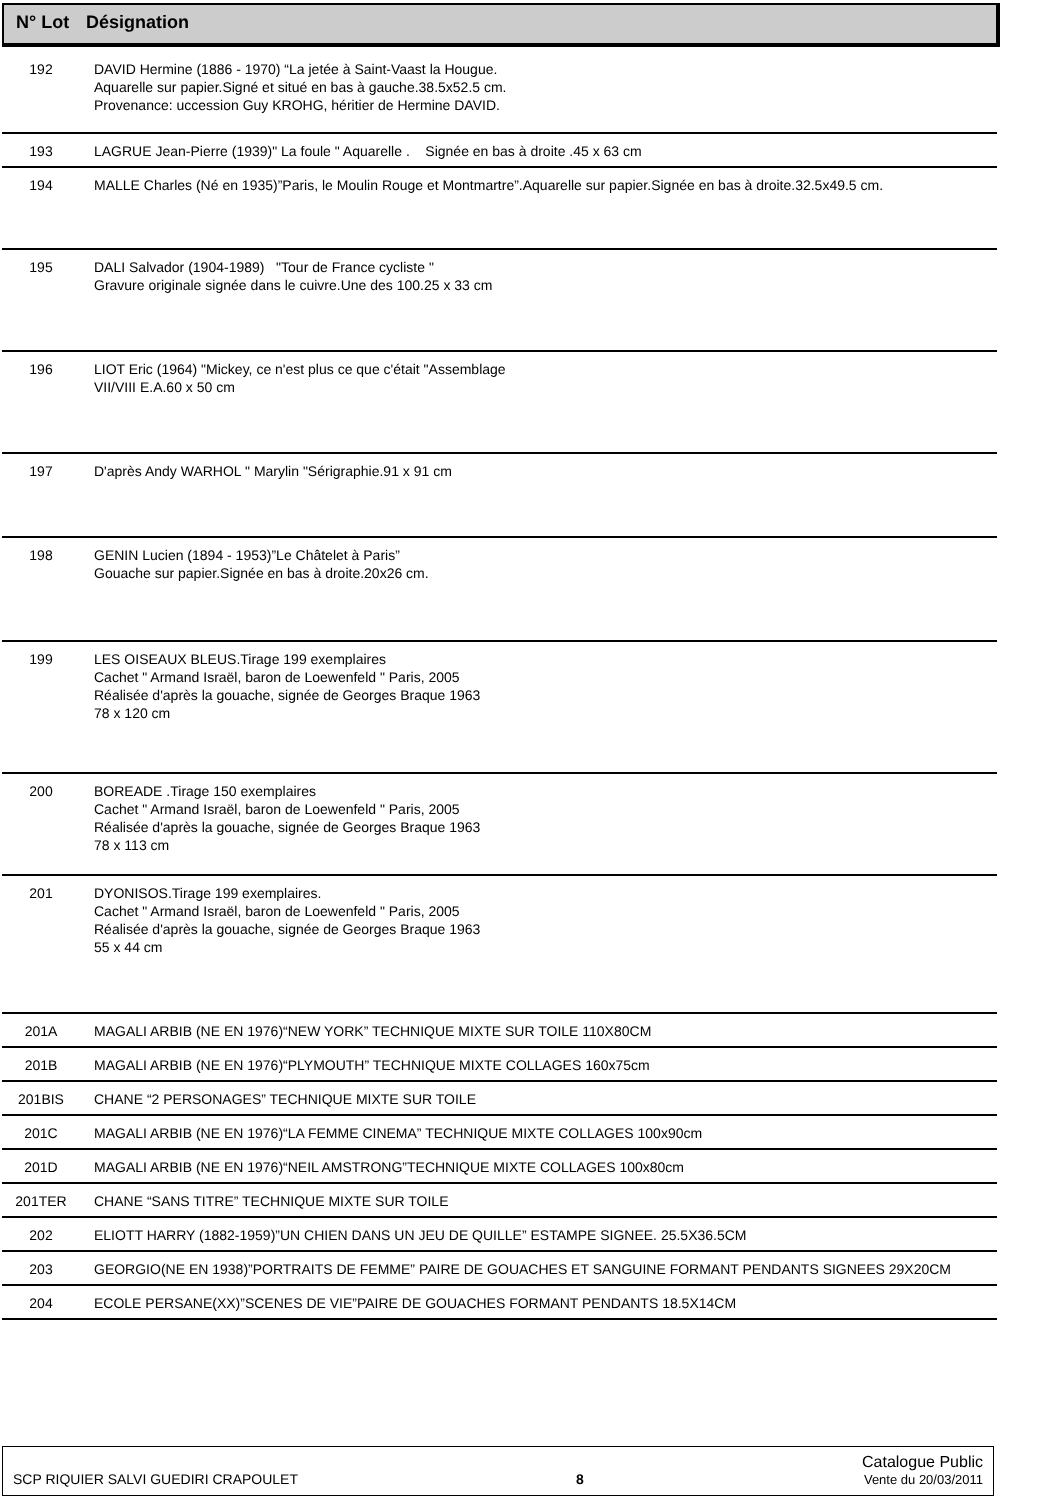| N° Lot | Désignation |
| --- | --- |
| 192 | DAVID Hermine (1886 - 1970) “La jetée à Saint-Vaast la Hougue. Aquarelle sur papier.Signé et situé en bas à gauche.38.5x52.5 cm. Provenance: uccession Guy KROHG, héritier de Hermine DAVID. |
| 193 | LAGRUE Jean-Pierre (1939)" La foule " Aquarelle . Signée en bas à droite .45 x 63 cm |
| 194 | MALLE Charles (Né en 1935)”Paris, le Moulin Rouge et Montmartre”.Aquarelle sur papier.Signée en bas à droite.32.5x49.5 cm. |
| 195 | DALI Salvador (1904-1989) "Tour de France cycliste " Gravure originale signée dans le cuivre.Une des 100.25 x 33 cm |
| 196 | LIOT Eric (1964) "Mickey, ce n'est plus ce que c'était "Assemblage VII/VIII E.A.60 x 50 cm |
| 197 | D'après Andy WARHOL " Marylin "Sérigraphie.91 x 91 cm |
| 198 | GENIN Lucien (1894 - 1953)”Le Châtelet à Paris” Gouache sur papier.Signée en bas à droite.20x26 cm. |
| 199 | LES OISEAUX BLEUS.Tirage 199 exemplaires Cachet " Armand Israël, baron de Loewenfeld " Paris, 2005 Réalisée d'après la gouache, signée de Georges Braque 1963 78 x 120 cm |
| 200 | BOREADE .Tirage 150 exemplaires Cachet " Armand Israël, baron de Loewenfeld " Paris, 2005 Réalisée d'après la gouache, signée de Georges Braque 1963 78 x 113 cm |
| 201 | DYONISOS.Tirage 199 exemplaires. Cachet " Armand Israël, baron de Loewenfeld " Paris, 2005 Réalisée d'après la gouache, signée de Georges Braque 1963 55 x 44 cm |
| 201A | MAGALI ARBIB (NE EN 1976)“NEW YORK” TECHNIQUE MIXTE SUR TOILE 110X80CM |
| 201B | MAGALI ARBIB (NE EN 1976)“PLYMOUTH” TECHNIQUE MIXTE COLLAGES 160x75cm |
| 201BIS | CHANE “2 PERSONAGES” TECHNIQUE MIXTE SUR TOILE |
| 201C | MAGALI ARBIB (NE EN 1976)“LA FEMME CINEMA” TECHNIQUE MIXTE COLLAGES 100x90cm |
| 201D | MAGALI ARBIB (NE EN 1976)“NEIL AMSTRONG”TECHNIQUE MIXTE COLLAGES 100x80cm |
| 201TER | CHANE “SANS TITRE” TECHNIQUE MIXTE SUR TOILE |
| 202 | ELIOTT HARRY (1882-1959)”UN CHIEN DANS UN JEU DE QUILLE” ESTAMPE SIGNEE. 25.5X36.5CM |
| 203 | GEORGIO(NE EN 1938)”PORTRAITS DE FEMME” PAIRE DE GOUACHES ET SANGUINE FORMANT PENDANTS SIGNEES 29X20CM |
| 204 | ECOLE PERSANE(XX)”SCENES DE VIE”PAIRE DE GOUACHES FORMANT PENDANTS 18.5X14CM |
SCP RIQUIER SALVI GUEDIRI CRAPOULET 8 Catalogue Public
Vente du 20/03/2011